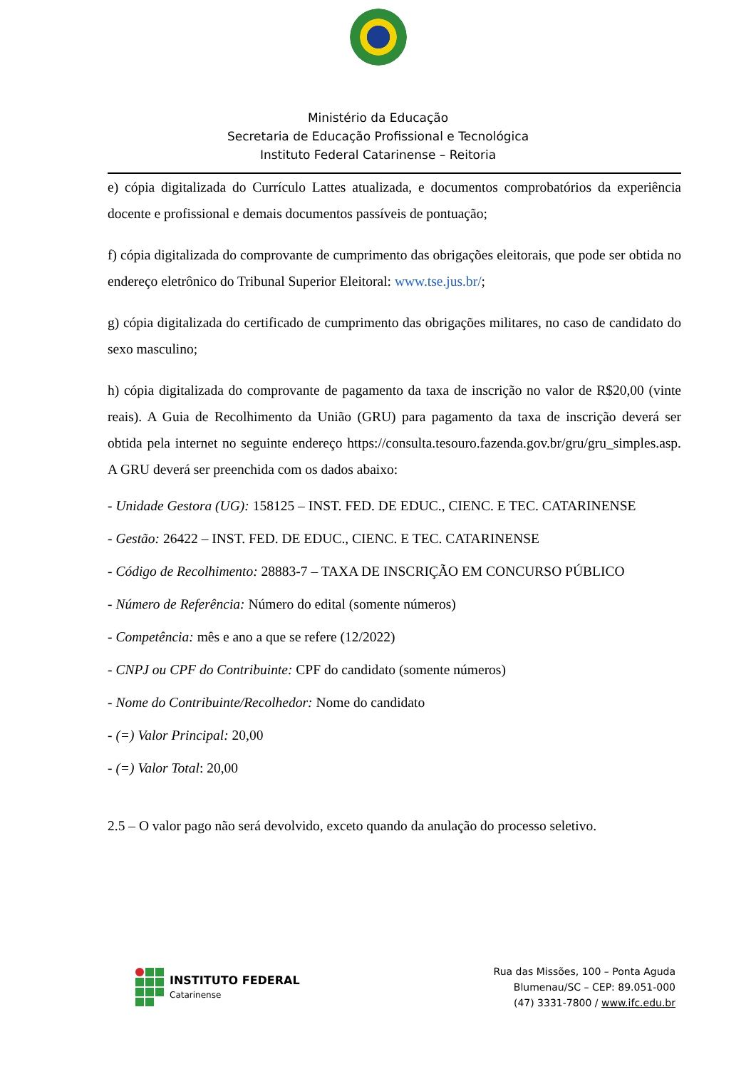Ministério da Educação
Secretaria de Educação Profissional e Tecnológica
Instituto Federal Catarinense – Reitoria
e) cópia digitalizada do Currículo Lattes atualizada, e documentos comprobatórios da experiência docente e profissional e demais documentos passíveis de pontuação;
f) cópia digitalizada do comprovante de cumprimento das obrigações eleitorais, que pode ser obtida no endereço eletrônico do Tribunal Superior Eleitoral: www.tse.jus.br/;
g) cópia digitalizada do certificado de cumprimento das obrigações militares, no caso de candidato do sexo masculino;
h) cópia digitalizada do comprovante de pagamento da taxa de inscrição no valor de R$20,00 (vinte reais). A Guia de Recolhimento da União (GRU) para pagamento da taxa de inscrição deverá ser obtida pela internet no seguinte endereço https://consulta.tesouro.fazenda.gov.br/gru/gru_simples.asp. A GRU deverá ser preenchida com os dados abaixo:
- Unidade Gestora (UG): 158125 – INST. FED. DE EDUC., CIENC. E TEC. CATARINENSE
- Gestão: 26422 – INST. FED. DE EDUC., CIENC. E TEC. CATARINENSE
- Código de Recolhimento: 28883-7 – TAXA DE INSCRIÇÃO EM CONCURSO PÚBLICO
- Número de Referência: Número do edital (somente números)
- Competência: mês e ano a que se refere (12/2022)
- CNPJ ou CPF do Contribuinte: CPF do candidato (somente números)
- Nome do Contribuinte/Recolhedor: Nome do candidato
- (=) Valor Principal: 20,00
- (=) Valor Total: 20,00
2.5 – O valor pago não será devolvido, exceto quando da anulação do processo seletivo.
INSTITUTO FEDERAL
Catarinense
Rua das Missões, 100 – Ponta Aguda
Blumenau/SC – CEP: 89.051-000
(47) 3331-7800 / www.ifc.edu.br